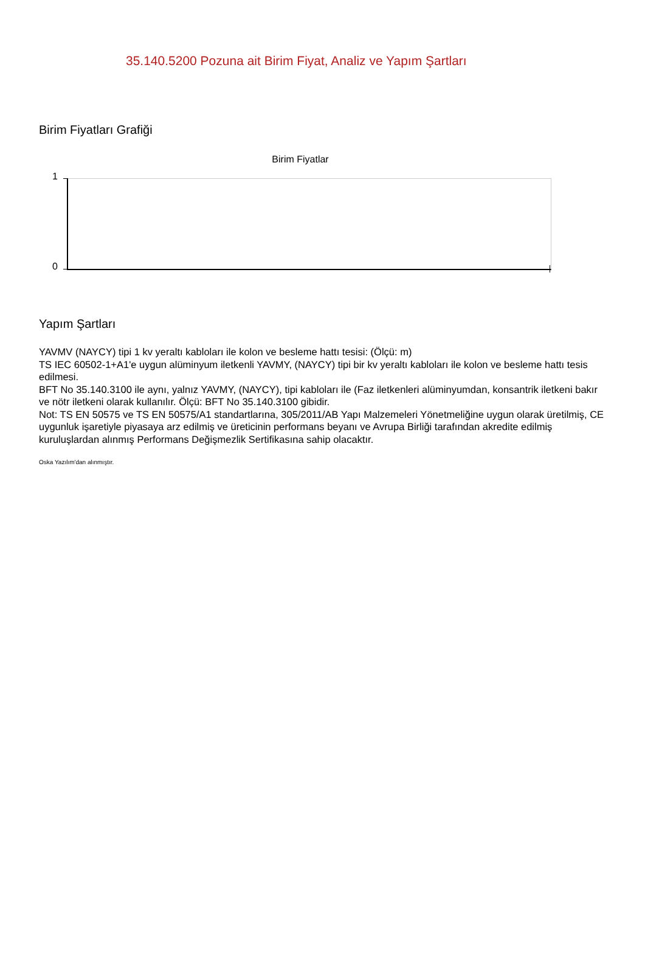35.140.5200 Pozuna ait Birim Fiyat, Analiz ve Yapım Şartları
Birim Fiyatları Grafiği
Birim Fiyatlar
1
0
Yapım Şartları
YAVMV (NAYCY) tipi 1 kv yeraltı kabloları ile kolon ve besleme hattı tesisi: (Ölçü: m)
TS IEC 60502-1+A1'e uygun alüminyum iletkenli YAVMY, (NAYCY) tipi bir kv yeraltı kabloları ile kolon ve besleme hattı tesis edilmesi.
BFT No 35.140.3100 ile aynı, yalnız YAVMY, (NAYCY), tipi kabloları ile (Faz iletkenleri alüminyumdan, konsantrik iletkeni bakır ve nötr iletkeni olarak kullanılır. Ölçü: BFT No 35.140.3100 gibidir.
Not: TS EN 50575 ve TS EN 50575/A1 standartlarına, 305/2011/AB Yapı Malzemeleri Yönetmeliğine uygun olarak üretilmiş, CE uygunluk işaretiyle piyasaya arz edilmiş ve üreticinin performans beyanı ve Avrupa Birliği tarafından akredite edilmiş kuruluşlardan alınmış Performans Değişmezlik Sertifikasına sahip olacaktır.
Oska Yazılım'dan alınmıştır.